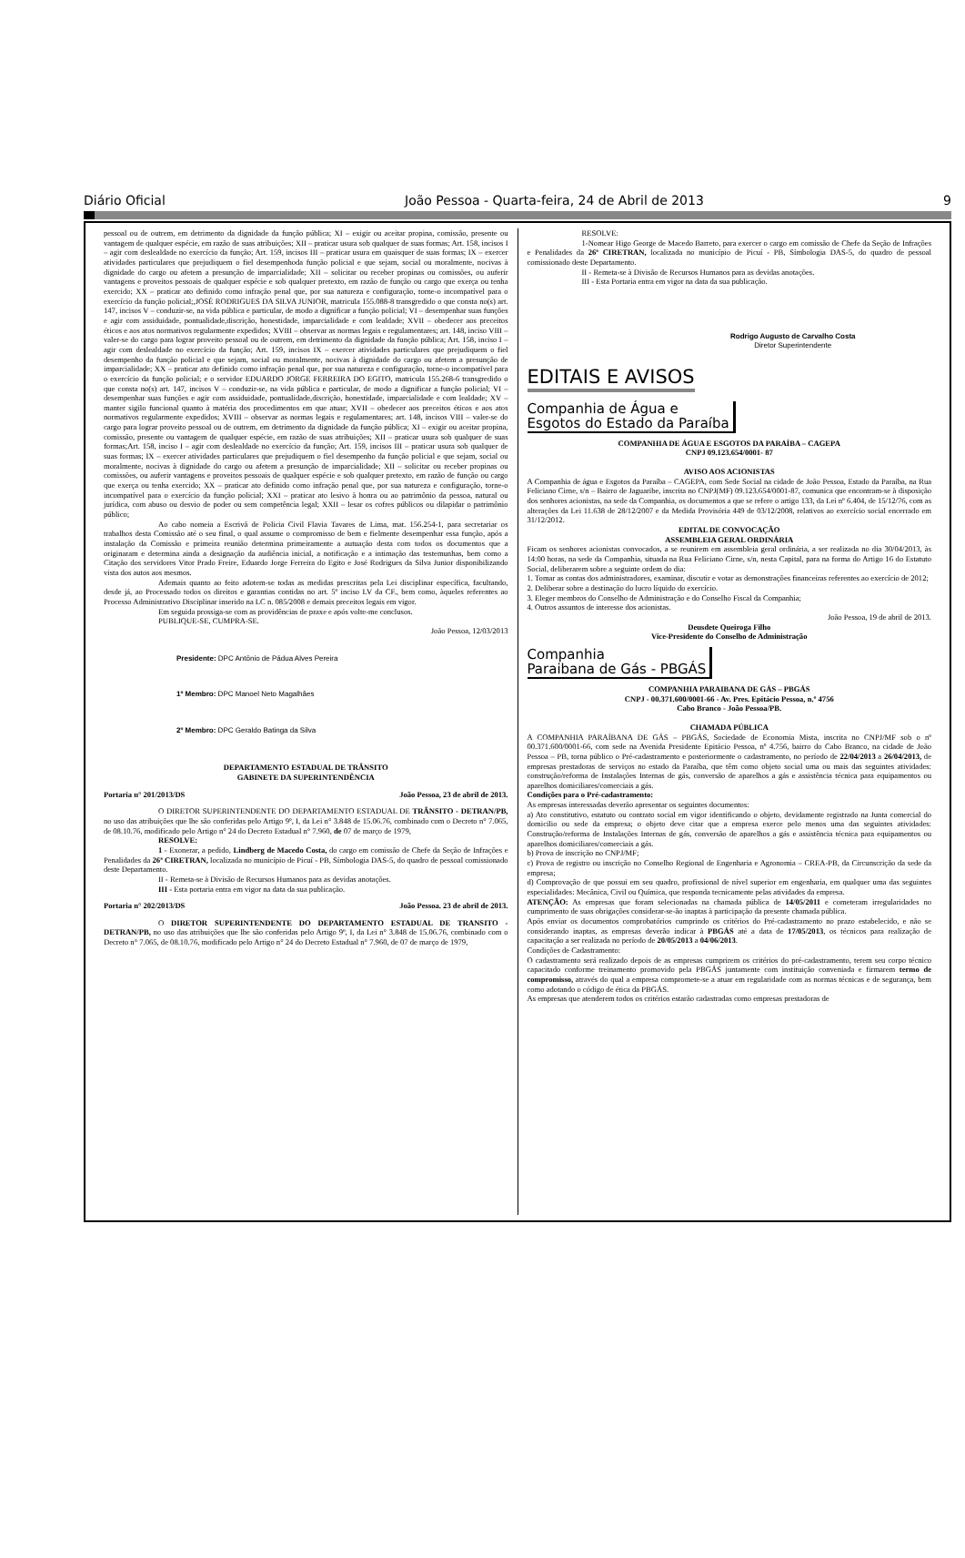Diário Oficial João Pessoa - Quarta-feira, 24 de Abril de 2013 9
pessoal ou de outrem, em detrimento da dignidade da função pública; XI – exigir ou aceitar propina, comissão, presente ou vantagem de qualquer espécie, em razão de suas atribuições; XII – praticar usura sob qualquer de suas formas; Art. 158, incisos I – agir com deslealdade no exercício da função; Art. 159, incisos III – praticar usura em quaisquer de suas formas; IX – exercer atividades particulares que prejudiquem o fiel desempenhoda função policial e que sejam, social ou moralmente, nocivas à dignidade do cargo ou afetem a presunção de imparcialidade; XII – solicitar ou receber propinas ou comissões, ou auferir vantagens e proveitos pessoais de qualquer espécie e sob qualquer pretexto, em razão de função ou cargo que exerça ou tenha exercido; XX – praticar ato definido como infração penal que, por sua natureza e configuração, torne-o incompatível para o exercício da função policial;,JOSÉ RODRIGUES DA SILVA JUNIOR, matricula 155.088-8 transgredido o que consta no(s) art. 147, incisos V – conduzir-se, na vida pública e particular, de modo a dignificar a função policial; VI – desempenhar suas funções e agir com assiduidade, pontualidade,discrição, honestidade, imparcialidade e com lealdade; XVII – obedecer aos preceitos éticos e aos atos normativos regularmente expedidos; XVIII – observar as normas legais e regulamentares; art. 148, inciso VIII – valer-se do cargo para lograr proveito pessoal ou de outrem, em detrimento da dignidade da função pública; Art. 158, inciso I – agir com deslealdade no exercício da função; Art. 159, incisos IX – exercer atividades particulares que prejudiquem o fiel desempenho da função policial e que sejam, social ou moralmente, nocivas à dignidade do cargo ou afetem a presunção de imparcialidade; XX – praticar ato definido como infração penal que, por sua natureza e configuração, torne-o incompatível para o exercício da função policial; e o servidor EDUARDO JORGE FERREIRA DO EGITO, matricula 155.268-6 transgredido o que consta no(s) art. 147, incisos V – conduzir-se, na vida pública e particular, de modo a dignificar a função policial; VI – desempenhar suas funções e agir com assiduidade, pontualidade,discrição, honestidade, imparcialidade e com lealdade; XV – manter sigilo funcional quanto à matéria dos procedimentos em que atuar; XVII – obedecer aos preceitos éticos e aos atos normativos regularmente expedidos; XVIII – observar as normas legais e regulamentares; art. 148, incisos VIII – valer-se do cargo para lograr proveito pessoal ou de outrem, em detrimento da dignidade da função pública; XI – exigir ou aceitar propina, comissão, presente ou vantagem de qualquer espécie, em razão de suas atribuições; XII – praticar usura sob qualquer de suas formas;Art. 158, inciso I – agir com deslealdade no exercício da função; Art. 159, incisos III – praticar usura sob qualquer de suas formas; IX – exercer atividades particulares que prejudiquem o fiel desempenho da função policial e que sejam, social ou moralmente, nocivas à dignidade do cargo ou afetem a presunção de imparcialidade; XII – solicitar ou receber propinas ou comissões, ou auferir vantagens e proveitos pessoais de qualquer espécie e sob qualquer pretexto, em razão de função ou cargo que exerça ou tenha exercido; XX – praticar ato definido como infração penal que, por sua natureza e configuração, torne-o incompatível para o exercício da função policial; XXI – praticar ato lesivo à honra ou ao patrimônio da pessoa, natural ou jurídica, com abuso ou desvio de poder ou sem competência legal; XXII – lesar os cofres públicos ou dilapidar o patrimônio público;
Ao cabo nomeia a Escrivã de Policia Civil Flavia Tavares de Lima, mat. 156.254-1, para secretariar os trabalhos desta Comissão até o seu final, o qual assume o compromisso de bem e fielmente desempenhar essa função, após a instalação da Comissão e primeira reunião determina primeiramente a autuação desta com todos os documentos que a originaram e determina ainda a designação da audiência inicial, a notificação e a intimação das testemunhas, bem como a Citação dos servidores Vitor Prado Freire, Eduardo Jorge Ferreira do Egito e José Rodrigues da Silva Junior disponibilizando vista dos autos aos mesmos.
Ademais quanto ao feito adotem-se todas as medidas prescritas pela Lei disciplinar específica, facultando, desde já, ao Processado todos os direitos e garantias contidas no art. 5º inciso LV da CF., bem como, àqueles referentes ao Processo Administrativo Disciplinar inserido na LC n. 085/2008 e demais preceitos legais em vigor.
Em seguida prossiga-se com as providências de praxe e após volte-me conclusos.
PUBLIQUE-SE, CUMPRA-SE.
João Pessoa, 12/03/2013
Presidente: DPC Antônio de Pádua Alves Pereira
1º Membro: DPC Manoel Neto Magalhães
2º Membro: DPC Geraldo Batinga da Silva
DEPARTAMENTO ESTADUAL DE TRÂNSITO
GABINETE DA SUPERINTENDÊNCIA
Portaria n° 201/2013/DS João Pessoa, 23 de abril de 2013.
O DIRETOR SUPERINTENDENTE DO DEPARTAMENTO ESTADUAL DE TRÂNSITO - DETRAN/PB, no uso das atribuições que lhe são conferidas pelo Artigo 9º, I, da Lei n° 3.848 de 15.06.76, combinado com o Decreto n° 7.065, de 08.10.76, modificado pelo Artigo n° 24 do Decreto Estadual n° 7.960, de 07 de março de 1979,
RESOLVE:
1 - Exonerar, a pedido, Lindberg de Macedo Costa, do cargo em comissão de Chefe da Seção de Infrações e Penalidades da 26ª CIRETRAN, localizada no município de Picuí - PB, Símbologia DAS-5, do quadro de pessoal comissionado deste Departamento.
II - Remeta-se à Divisão de Recursos Humanos para as devidas anotações.
III - Esta portaria entra em vigor na data da sua publicação.
Portaria n° 202/2013/DS João Pessoa. 23 de abril de 2013.
O DIRETOR SUPERINTENDENTE DO DEPARTAMENTO ESTADUAL DE TRANSITO - DETRAN/PB, no uso das atribuições que lhe são conferidas pelo Artigo 9º, I, da Lei n° 3.848 de 15.06.76, combinado com o Decreto n° 7.065, de 08.10.76, modificado pelo Artigo n° 24 do Decreto Estadual n° 7.960, de 07 de março de 1979,
RESOLVE:
1-Nomear Higo George de Macedo Barreto, para exercer o cargo em comissão de Chefe da Seção de Infrações e Penalidades da 26ª CIRETRAN, localizada no município de Picuí - PB, Símbologia DAS-5, do quadro de pessoal comissionado deste Departamento.
II - Remeta-se à Divisão de Recursos Humanos para as devidas anotações.
III - Esta Portaria entra em vigor na data da sua publicação.
Rodrigo Augusto de Carvalho Costa
Diretor Superintendente
EDITAIS E AVISOS
Companhia de Água e
Esgotos do Estado da Paraíba
COMPANHIA DE ÁGUA E ESGOTOS DA PARAÍBA – CAGEPA
CNPJ 09.123.654/0001- 87
AVISO AOS ACIONISTAS
A Companhia de água e Esgotos da Paraíba – CAGEPA, com Sede Social na cidade de João Pessoa, Estado da Paraíba, na Rua Feliciano Cirne, s/n – Bairro de Jaguaribe, inscrita no CNPJ(MF) 09.123.654/0001-87, comunica que encontram-se à disposição dos senhores acionistas, na sede da Companhia, os documentos a que se refere o artigo 133, da Lei nº 6.404, de 15/12/76, com as alterações da Lei 11.638 de 28/12/2007 e da Medida Provisória 449 de 03/12/2008, relativos ao exercício social encerrado em 31/12/2012.
EDITAL DE CONVOCAÇÃO
ASSEMBLEIA GERAL ORDINÁRIA
Ficam os senhores acionistas convocados, a se reunirem em assembleia geral ordinária, a ser realizada no dia 30/04/2013, às 14:00 horas, na sede da Companhia, situada na Rua Feliciano Cirne, s/n, nesta Capital, para na forma do Artigo 16 do Estatuto Social, deliberarem sobre a seguinte ordem do dia:
1. Tomar as contas dos administradores, examinar, discutir e votar as demonstrações financeiras referentes ao exercício de 2012;
2. Deliberar sobre a destinação do lucro líquido do exercício.
3. Eleger membros do Conselho de Administração e do Conselho Fiscal da Companhia;
4. Outros assuntos de interesse dos acionistas.
João Pessoa, 19 de abril de 2013.
Deusdete Queiroga Filho
Vice-Presidente do Conselho de Administração
Companhia
Paraibana de Gás - PBGÁS
COMPANHIA PARAIBANA DE GÁS – PBGÁS
CNPJ - 00.371.600/0001-66 - Av. Pres. Epitácio Pessoa, n.º 4756
Cabo Branco - João Pessoa/PB.
CHAMADA PÚBLICA
A COMPANHIA PARAÍBANA DE GÁS – PBGÁS, Sociedade de Economia Mista, inscrita no CNPJ/MF sob o nº 00.371.600/0001-66, com sede na Avenida Presidente Epitácio Pessoa, nº 4.756, bairro do Cabo Branco, na cidade de João Pessoa – PB, torna público o Pré-cadastramento e posteriormente o cadastramento, no período de 22/04/2013 a 26/04/2013, de empresas prestadoras de serviços no estado da Paraíba, que têm como objeto social uma ou mais das seguintes atividades: construção/reforma de Instalações Internas de gás, conversão de aparelhos a gás e assistência técnica para equipamentos ou aparelhos domiciliares/comerciais a gás.
Condições para o Pré-cadastramento:
As empresas interessadas deverão apresentar os seguintes documentos:
a) Ato constitutivo, estatuto ou contrato social em vigor identificando o objeto, devidamente registrado na Junta comercial do domicilio ou sede da empresa; o objeto deve citar que a empresa exerce pelo menos uma das seguintes atividades: Construção/reforma de Instalações Internas de gás, conversão de aparelhos a gás e assistência técnica para equipamentos ou aparelhos domiciliares/comerciais a gás.
b) Prova de inscrição no CNPJ/MF;
c) Prova de registro ou inscrição no Conselho Regional de Engenharia e Agronomia – CREA-PB, da Circunscrição da sede da empresa;
d) Comprovação de que possui em seu quadro, profissional de nível superior em engenharia, em qualquer uma das seguintes especialidades: Mecânica, Civil ou Química, que responda tecnicamente pelas atividades da empresa.
ATENÇÃO: As empresas que foram selecionadas na chamada pública de 14/05/2011 e cometeram irregularidades no cumprimento de suas obrigações considerar-se-ão inaptas à participação da presente chamada pública.
Após enviar os documentos comprobatórios cumprindo os critérios do Pré-cadastramento no prazo estabelecido, e não se considerando inaptas, as empresas deverão indicar à PBGÁS até a data de 17/05/2013, os técnicos para realização de capacitação a ser realizada no período de 20/05/2013 a 04/06/2013.
Condições de Cadastramento:
O cadastramento será realizado depois de as empresas cumprirem os critérios do pré-cadastramento, terem seu corpo técnico capacitado conforme treinamento promovido pela PBGÁS juntamente com instituição conveniada e firmarem termo de compromisso, através do qual a empresa compromete-se a atuar em regularidade com as normas técnicas e de segurança, bem como adotando o código de ética da PBGÁS.
As empresas que atenderem todos os critérios estarão cadastradas como empresas prestadoras de